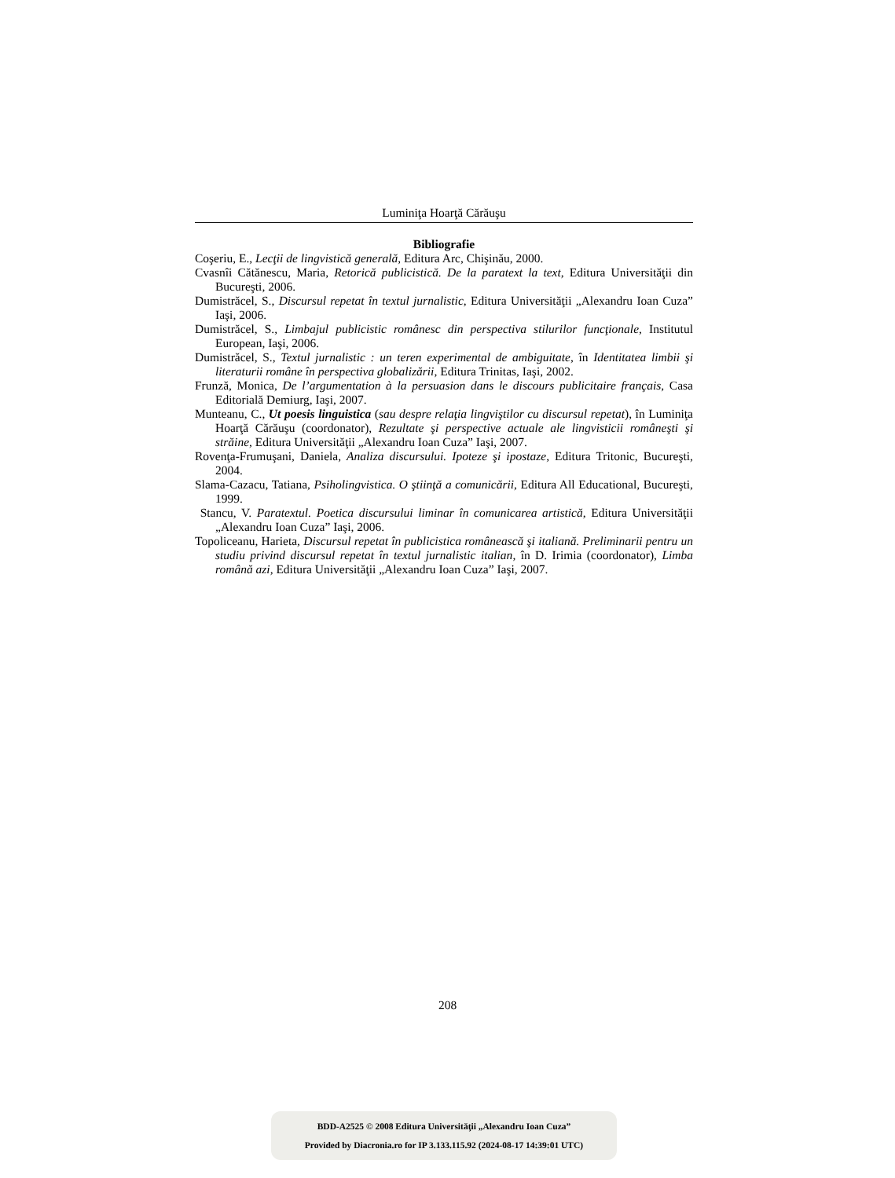Luminiţa Hoarţă Cărăuşu
Bibliografie
Coşeriu, E., Lecţii de lingvistică generală, Editura Arc, Chişinău, 2000.
Cvasnîi Cătănescu, Maria, Retorică publicistică. De la paratext la text, Editura Universităţii din Bucureşti, 2006.
Dumistrăcel, S., Discursul repetat în textul jurnalistic, Editura Universităţii „Alexandru Ioan Cuza” Iaşi, 2006.
Dumistrăcel, S., Limbajul publicistic românesc din perspectiva stilurilor funcţionale, Institutul European, Iaşi, 2006.
Dumistrăcel, S., Textul jurnalistic : un teren experimental de ambiguitate, în Identitatea limbii şi literaturii române în perspectiva globalizării, Editura Trinitas, Iaşi, 2002.
Frunză, Monica, De l’argumentation à la persuasion dans le discours publicitaire français, Casa Editorială Demiurg, Iaşi, 2007.
Munteanu, C., Ut poesis linguistica (sau despre relaţia lingviştilor cu discursul repetat), în Luminiţa Hoarţă Cărăuşu (coordonator), Rezultate şi perspective actuale ale lingvisticii româneşti şi străine, Editura Universităţii „Alexandru Ioan Cuza” Iaşi, 2007.
Rovenţa-Frumuşani, Daniela, Analiza discursului. Ipoteze şi ipostaze, Editura Tritonic, Bucureşti, 2004.
Slama-Cazacu, Tatiana, Psiholingvistica. O ştiinţă a comunicării, Editura All Educational, Bucureşti, 1999.
Stancu, V. Paratextul. Poetica discursului liminar în comunicarea artistică, Editura Universităţii „Alexandru Ioan Cuza” Iaşi, 2006.
Topoliceanu, Harieta, Discursul repetat în publicistica românească şi italiană. Preliminarii pentru un studiu privind discursul repetat în textul jurnalistic italian, în D. Irimia (coordonator), Limba română azi, Editura Universităţii „Alexandru Ioan Cuza” Iaşi, 2007.
208
BDD-A2525 © 2008 Editura Universităţii „Alexandru Ioan Cuza”
Provided by Diacronia.ro for IP 3.133.115.92 (2024-08-17 14:39:01 UTC)